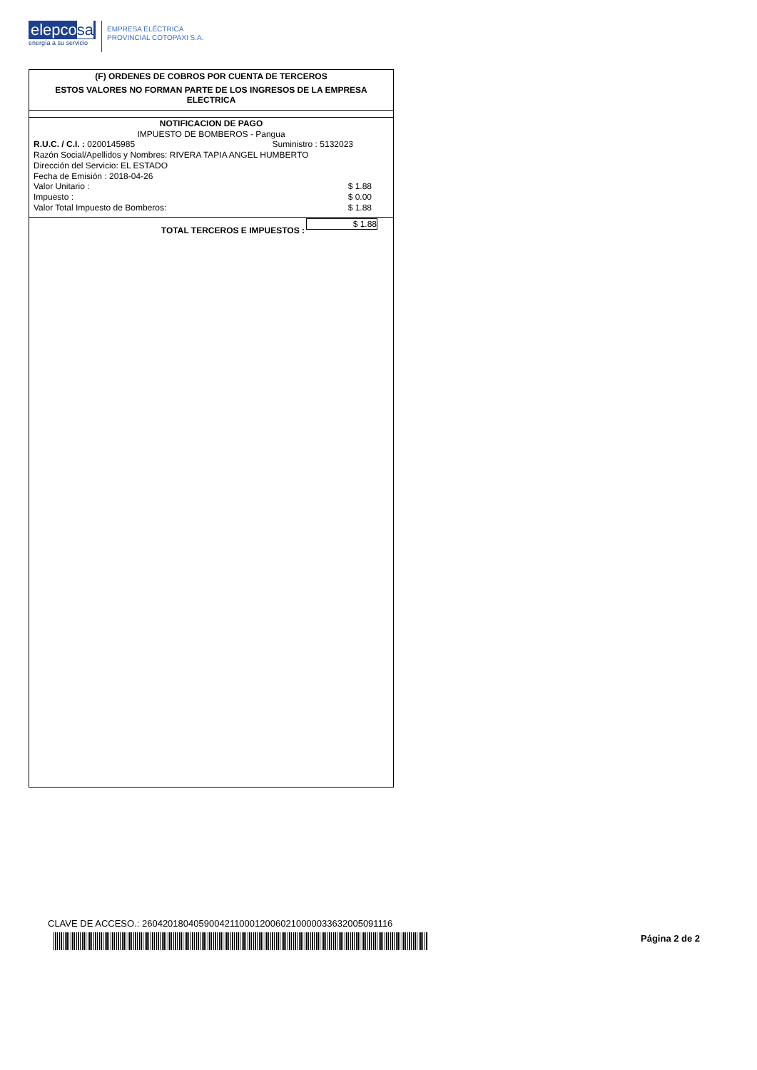elepcosa
energía a su servicio
EMPRESA ELÉCTRICA
PROVINCIAL COTOPAXI S.A.
(F) ORDENES DE COBROS POR CUENTA DE TERCEROS
ESTOS VALORES NO FORMAN PARTE DE LOS INGRESOS DE LA EMPRESA ELECTRICA
NOTIFICACION DE PAGO
IMPUESTO DE BOMBEROS - Pangua
R.U.C. / C.I. : 0200145985 Suministro : 5132023
Razón Social/Apellidos y Nombres: RIVERA TAPIA ANGEL HUMBERTO
Dirección del Servicio: EL ESTADO
Fecha de Emisión : 2018-04-26
Valor Unitario : $ 1.88
Impuesto : $ 0.00
Valor Total Impuesto de Bomberos: $ 1.88
TOTAL TERCEROS E IMPUESTOS : $ 1.88
CLAVE DE ACCESO.: 2604201804059004211000120060210000033632005091116
Página 2 de 2